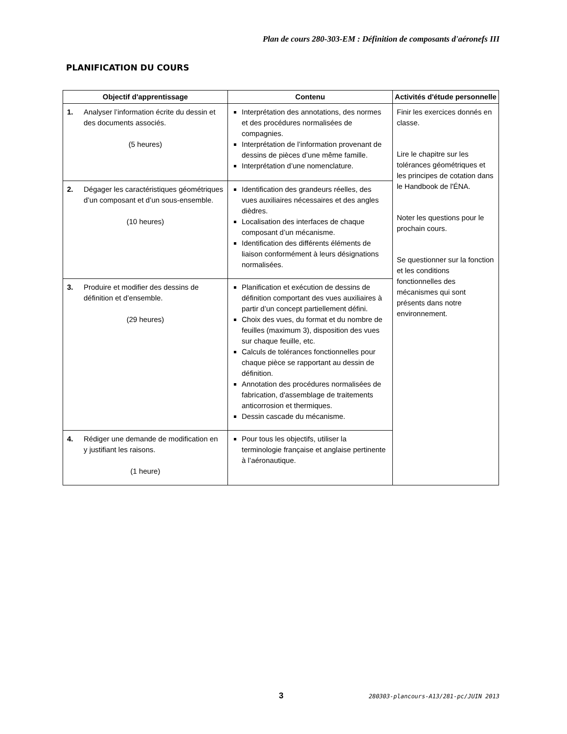Plan de cours 280-303-EM : Définition de composants d'aéronefs III
PLANIFICATION DU COURS
| Objectif d'apprentissage | Contenu | Activités d'étude personnelle |
| --- | --- | --- |
| 1. Analyser l’information écrite du dessin et des documents associés. (5 heures) | Interprétation des annotations, des normes et des procédures normalisées de compagnies. Interprétation de l’information provenant de dessins de pièces d’une même famille. Interprétation d’une nomenclature. | Finir les exercices donnés en classe. Lire le chapitre sur les tolérances géométriques et les principes de cotation dans le Handbook de l'ÉNA. Noter les questions pour le prochain cours. Se questionner sur la fonction et les conditions fonctionnelles des mécanismes qui sont présents dans notre environnement. |
| 2. Dégager les caractéristiques géométriques d’un composant et d’un sous-ensemble. (10 heures) | Identification des grandeurs réelles, des vues auxiliaires nécessaires et des angles dièdres. Localisation des interfaces de chaque composant d’un mécanisme. Identification des différents éléments de liaison conformément à leurs désignations normalisées. | |
| 3. Produire et modifier des dessins de définition et d’ensemble. (29 heures) | Planification et exécution de dessins de définition comportant des vues auxiliaires à partir d’un concept partiellement défini. Choix des vues, du format et du nombre de feuilles (maximum 3), disposition des vues sur chaque feuille, etc. Calculs de tolérances fonctionnelles pour chaque pièce se rapportant au dessin de définition. Annotation des procédures normalisées de fabrication, d'assemblage de traitements anticorrosion et thermiques. Dessin cascade du mécanisme. | |
| 4. Rédiger une demande de modification en y justifiant les raisons. (1 heure) | Pour tous les objectifs, utiliser la terminologie française et anglaise pertinente à l’aéronautique. | |
3
280303-plancours-A13/281-pc/JUIN 2013